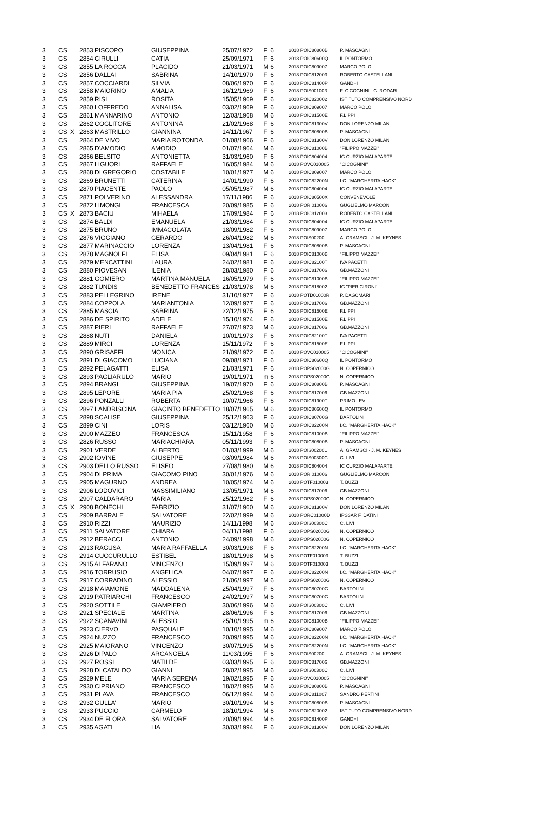| 3 | CS | | 2853 PISCOPO | GIUSEPPINA | 25/07/1972 | F | 6 | 2018 POIC80800B | P. MASCAGNI |
| 3 | CS | | 2854 CIRULLI | CATIA | 25/09/1971 | F | 6 | 2018 POIC80600Q | IL PONTORMO |
| 3 | CS | | 2855 LA ROCCA | PLACIDO | 21/03/1971 | M | 6 | 2018 POIC809007 | MARCO POLO |
| 3 | CS | | 2856 DALLAI | SABRINA | 14/10/1970 | F | 6 | 2018 POIC812003 | ROBERTO CASTELLANI |
| 3 | CS | | 2857 COCCIARDI | SILVIA | 08/06/1970 | F | 6 | 2018 POIC81400P | GANDHI |
| 3 | CS | | 2858 MAIORINO | AMALIA | 16/12/1969 | F | 6 | 2018 POIS00100R | F. CICOGNINI - G. RODARI |
| 3 | CS | | 2859 RISI | ROSITA | 15/05/1969 | F | 6 | 2018 POIC820002 | ISTITUTO COMPRENSIVO NORD |
| 3 | CS | | 2860 LOFFREDO | ANNALISA | 03/02/1969 | F | 6 | 2018 POIC809007 | MARCO POLO |
| 3 | CS | | 2861 MANNARINO | ANTONIO | 12/03/1968 | M | 6 | 2018 POIC81500E | F.LIPPI |
| 3 | CS | | 2862 COGLITORE | ANTONINA | 21/02/1968 | F | 6 | 2018 POIC81300V | DON LORENZO MILANI |
| 3 | CS | X | 2863 MASTRILLO | GIANNINA | 14/11/1967 | F | 6 | 2018 POIC80800B | P. MASCAGNI |
| 3 | CS | | 2864 DE VIVO | MARIA ROTONDA | 01/08/1966 | F | 6 | 2018 POIC81300V | DON LORENZO MILANI |
| 3 | CS | | 2865 D'AMODIO | AMODIO | 01/07/1964 | M | 6 | 2018 POIC81000B | "FILIPPO MAZZEI" |
| 3 | CS | | 2866 BELSITO | ANTONIETTA | 31/03/1960 | F | 6 | 2018 POIC804004 | IC CURZIO MALAPARTE |
| 3 | CS | | 2867 LIGUORI | RAFFAELE | 16/05/1984 | M | 6 | 2018 POVC010005 | "CICOGNINI" |
| 3 | CS | | 2868 DI GREGORIO | COSTABILE | 10/01/1977 | M | 6 | 2018 POIC809007 | MARCO POLO |
| 3 | CS | | 2869 BRUNETTI | CATERINA | 14/01/1990 | F | 6 | 2018 POIC82200N | I.C. "MARGHERITA HACK" |
| 3 | CS | | 2870 PIACENTE | PAOLO | 05/05/1987 | M | 6 | 2018 POIC804004 | IC CURZIO MALAPARTE |
| 3 | CS | | 2871 POLVERINO | ALESSANDRA | 17/11/1986 | F | 6 | 2018 POIC80500X | CONVENEVOLE |
| 3 | CS | | 2872 LIMONGI | FRANCESCA | 20/09/1985 | F | 6 | 2018 PORI010006 | GUGLIELMO MARCONI |
| 3 | CS | X | 2873 BACIU | MIHAELA | 17/09/1984 | F | 6 | 2018 POIC812003 | ROBERTO CASTELLANI |
| 3 | CS | | 2874 BALDI | EMANUELA | 21/03/1984 | F | 6 | 2018 POIC804004 | IC CURZIO MALAPARTE |
| 3 | CS | | 2875 BRUNO | IMMACOLATA | 18/09/1982 | F | 6 | 2018 POIC809007 | MARCO POLO |
| 3 | CS | | 2876 VIGGIANO | GERARDO | 26/04/1982 | M | 6 | 2018 POIS00200L | A. GRAMSCI - J. M. KEYNES |
| 3 | CS | | 2877 MARINACCIO | LORENZA | 13/04/1981 | F | 6 | 2018 POIC80800B | P. MASCAGNI |
| 3 | CS | | 2878 MAGNOLFI | ELISA | 09/04/1981 | F | 6 | 2018 POIC81000B | "FILIPPO MAZZEI" |
| 3 | CS | | 2879 MENCATTINI | LAURA | 24/02/1981 | F | 6 | 2018 POIC82100T | IVA PACETTI |
| 3 | CS | | 2880 PIOVESAN | ILENIA | 28/03/1980 | F | 6 | 2018 POIC817006 | GB.MAZZONI |
| 3 | CS | | 2881 GOMIERO | MARTINA MANUELA | 16/05/1979 | F | 6 | 2018 POIC81000B | "FILIPPO MAZZEI" |
| 3 | CS | | 2882 TUNDIS | BENEDETTO FRANCES | 21/03/1978 | M | 6 | 2018 POIC818002 | IC "PIER CIRONI" |
| 3 | CS | | 2883 PELLEGRINO | IRENE | 31/10/1977 | F | 6 | 2018 POTD01000R | P. DAGOMARI |
| 3 | CS | | 2884 COPPOLA | MARIANTONIA | 12/09/1977 | F | 6 | 2018 POIC817006 | GB.MAZZONI |
| 3 | CS | | 2885 MASCIA | SABRINA | 22/12/1975 | F | 6 | 2018 POIC81500E | F.LIPPI |
| 3 | CS | | 2886 DE SPIRITO | ADELE | 15/10/1974 | F | 6 | 2018 POIC81500E | F.LIPPI |
| 3 | CS | | 2887 PIERI | RAFFAELE | 27/07/1973 | M | 6 | 2018 POIC817006 | GB.MAZZONI |
| 3 | CS | | 2888 NUTI | DANIELA | 10/01/1973 | F | 6 | 2018 POIC82100T | IVA PACETTI |
| 3 | CS | | 2889 MIRCI | LORENZA | 15/11/1972 | F | 6 | 2018 POIC81500E | F.LIPPI |
| 3 | CS | | 2890 GRISAFFI | MONICA | 21/09/1972 | F | 6 | 2018 POVC010005 | "CICOGNINI" |
| 3 | CS | | 2891 DI GIACOMO | LUCIANA | 09/08/1971 | F | 6 | 2018 POIC80600Q | IL PONTORMO |
| 3 | CS | | 2892 PELAGATTI | ELISA | 21/03/1971 | F | 6 | 2018 POPS02000G | N. COPERNICO |
| 3 | CS | | 2893 PAGLIARULO | MARIO | 19/01/1971 | m | 6 | 2018 POPS02000G | N. COPERNICO |
| 3 | CS | | 2894 BRANGI | GIUSEPPINA | 19/07/1970 | F | 6 | 2018 POIC80800B | P. MASCAGNI |
| 3 | CS | | 2895 LEPORE | MARIA PIA | 25/02/1968 | F | 6 | 2018 POIC817006 | GB.MAZZONI |
| 3 | CS | | 2896 PONZALLI | ROBERTA | 10/07/1966 | F | 6 | 2018 POIC81900T | PRIMO LEVI |
| 3 | CS | | 2897 LANDRISCINA | GIACINTO BENEDETTO | 18/07/1965 | M | 6 | 2018 POIC80600Q | IL PONTORMO |
| 3 | CS | | 2898 SCALISE | GIUSEPPINA | 25/12/1963 | F | 6 | 2018 POIC80700G | BARTOLINI |
| 3 | CS | | 2899 CINI | LORIS | 03/12/1960 | M | 6 | 2018 POIC82200N | I.C. "MARGHERITA HACK" |
| 3 | CS | | 2900 MAZZEO | FRANCESCA | 15/11/1958 | F | 6 | 2018 POIC81000B | "FILIPPO MAZZEI" |
| 3 | CS | | 2826 RUSSO | MARIACHIARA | 05/11/1993 | F | 6 | 2018 POIC80800B | P. MASCAGNI |
| 3 | CS | | 2901 VERDE | ALBERTO | 01/03/1999 | M | 6 | 2018 POIS00200L | A. GRAMSCI - J. M. KEYNES |
| 3 | CS | | 2902 IOVINE | GIUSEPPE | 03/09/1984 | M | 6 | 2018 POIS00300C | C. LIVI |
| 3 | CS | | 2903 DELLO RUSSO | ELISEO | 27/08/1980 | M | 6 | 2018 POIC804004 | IC CURZIO MALAPARTE |
| 3 | CS | | 2904 DI PRIMA | GIACOMO PINO | 30/01/1976 | M | 6 | 2018 PORI010006 | GUGLIELMO MARCONI |
| 3 | CS | | 2905 MAGURNO | ANDREA | 10/05/1974 | M | 6 | 2018 POTF010003 | T. BUZZI |
| 3 | CS | | 2906 LODOVICI | MASSIMILIANO | 13/05/1971 | M | 6 | 2018 POIC817006 | GB.MAZZONI |
| 3 | CS | | 2907 CALDARARO | MARIA | 25/12/1962 | F | 6 | 2018 POPS02000G | N. COPERNICO |
| 3 | CS | X | 2908 BONECHI | FABRIZIO | 31/07/1960 | M | 6 | 2018 POIC81300V | DON LORENZO MILANI |
| 3 | CS | | 2909 BARRALE | SALVATORE | 22/02/1999 | M | 6 | 2018 PORC01000D | IPSSAR F. DATINI |
| 3 | CS | | 2910 RIZZI | MAURIZIO | 14/11/1998 | M | 6 | 2018 POIS00300C | C. LIVI |
| 3 | CS | | 2911 SALVATORE | CHIARA | 04/11/1998 | F | 6 | 2018 POPS02000G | N. COPERNICO |
| 3 | CS | | 2912 BERACCI | ANTONIO | 24/09/1998 | M | 6 | 2018 POPS02000G | N. COPERNICO |
| 3 | CS | | 2913 RAGUSA | MARIA RAFFAELLA | 30/03/1998 | F | 6 | 2018 POIC82200N | I.C. "MARGHERITA HACK" |
| 3 | CS | | 2914 CUCCURULLO | ESTIBEL | 18/01/1998 | M | 6 | 2018 POTF010003 | T. BUZZI |
| 3 | CS | | 2915 ALFARANO | VINCENZO | 15/09/1997 | M | 6 | 2018 POTF010003 | T. BUZZI |
| 3 | CS | | 2916 TORRUSIO | ANGELICA | 04/07/1997 | F | 6 | 2018 POIC82200N | I.C. "MARGHERITA HACK" |
| 3 | CS | | 2917 CORRADINO | ALESSIO | 21/06/1997 | M | 6 | 2018 POPS02000G | N. COPERNICO |
| 3 | CS | | 2918 MAIAMONE | MADDALENA | 25/04/1997 | F | 6 | 2018 POIC80700G | BARTOLINI |
| 3 | CS | | 2919 PATRIARCHI | FRANCESCO | 24/02/1997 | M | 6 | 2018 POIC80700G | BARTOLINI |
| 3 | CS | | 2920 SOTTILE | GIAMPIERO | 30/06/1996 | M | 6 | 2018 POIS00300C | C. LIVI |
| 3 | CS | | 2921 SPECIALE | MARTINA | 28/06/1996 | F | 6 | 2018 POIC817006 | GB.MAZZONI |
| 3 | CS | | 2922 SCANAVINI | ALESSIO | 25/10/1995 | m | 6 | 2018 POIC81000B | "FILIPPO MAZZEI" |
| 3 | CS | | 2923 CIERVO | PASQUALE | 10/10/1995 | M | 6 | 2018 POIC809007 | MARCO POLO |
| 3 | CS | | 2924 NUZZO | FRANCESCO | 20/09/1995 | M | 6 | 2018 POIC82200N | I.C. "MARGHERITA HACK" |
| 3 | CS | | 2925 MAIORANO | VINCENZO | 30/07/1995 | M | 6 | 2018 POIC82200N | I.C. "MARGHERITA HACK" |
| 3 | CS | | 2926 DIPALO | ARCANGELA | 11/03/1995 | F | 6 | 2018 POIS00200L | A. GRAMSCI - J. M. KEYNES |
| 3 | CS | | 2927 ROSSI | MATILDE | 03/03/1995 | F | 6 | 2018 POIC817006 | GB.MAZZONI |
| 3 | CS | | 2928 DI CATALDO | GIANNI | 28/02/1995 | M | 6 | 2018 POIS00300C | C. LIVI |
| 3 | CS | | 2929 MELE | MARIA SERENA | 19/02/1995 | F | 6 | 2018 POVC010005 | "CICOGNINI" |
| 3 | CS | | 2930 CIPRIANO | FRANCESCO | 18/02/1995 | M | 6 | 2018 POIC80800B | P. MASCAGNI |
| 3 | CS | | 2931 PLAVA | FRANCESCO | 06/12/1994 | M | 6 | 2018 POIC811007 | SANDRO PERTINI |
| 3 | CS | | 2932 GULLA' | MARIO | 30/10/1994 | M | 6 | 2018 POIC80800B | P. MASCAGNI |
| 3 | CS | | 2933 PUCCIO | CARMELO | 18/10/1994 | M | 6 | 2018 POIC820002 | ISTITUTO COMPRENSIVO NORD |
| 3 | CS | | 2934 DE FLORA | SALVATORE | 20/09/1994 | M | 6 | 2018 POIC81400P | GANDHI |
| 3 | CS | | 2935 AGATI | LIA | 30/03/1994 | F | 6 | 2018 POIC81300V | DON LORENZO MILANI |